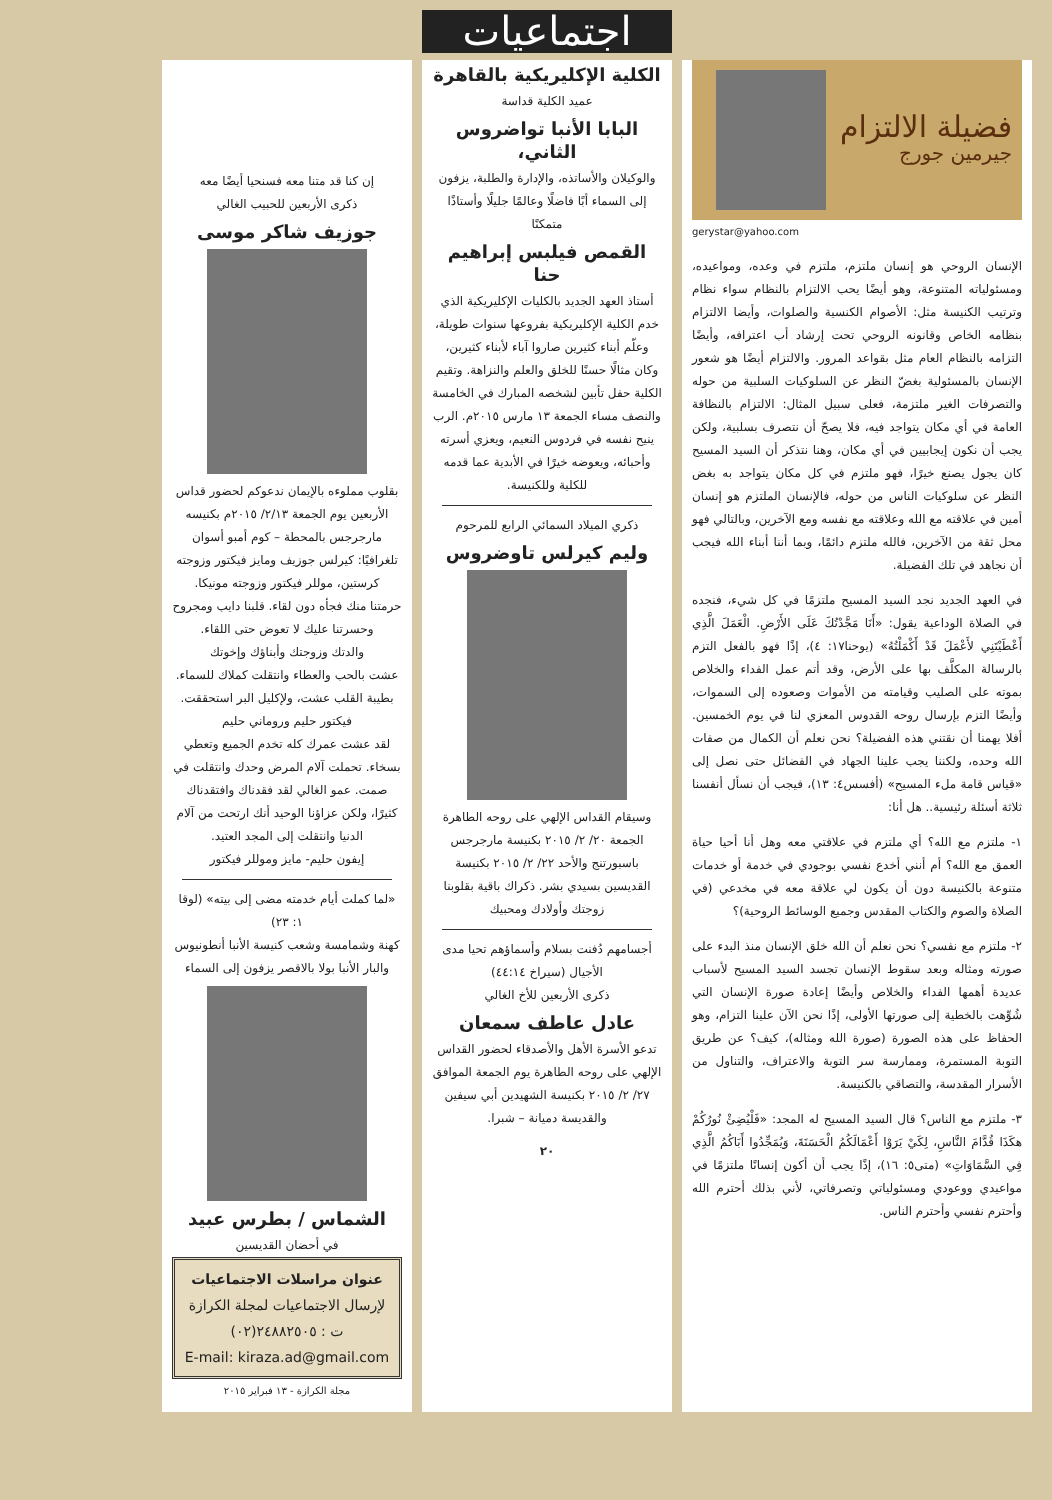فضيلة الالتزام
جيرمين جورج
gerystar@yahoo.com
الإنسان الروحي هو إنسان ملتزم، ملتزم في وعده، ومواعيده، ومسئولياته المتنوعة، وهو أيضًا يحب الالتزام بالنظام سواء نظام وترتيب الكنيسة مثل: الأصوام الكنسية والصلوات، وأيضا الالتزام بنظامه الخاص وقانونه الروحي تحت إرشاد أب اعترافه، وأيضًا التزامه بالنظام العام مثل بقواعد المرور. والالتزام أيضًا هو شعور الإنسان بالمسئولية بغضّ النظر عن السلوكيات السلبية من حوله والتصرفات الغير ملتزمة، فعلى سبيل المثال: الالتزام بالنظافة العامة في أي مكان يتواجد فيه، فلا يصحّ أن نتصرف بسلبية، ولكن يجب أن نكون إيجابيين في أي مكان، وهنا نتذكر أن السيد المسيح كان يجول يصنع خيرًا، فهو ملتزم في كل مكان يتواجد به بغض النظر عن سلوكيات الناس من حوله، فالإنسان الملتزم هو إنسان أمين في علاقته مع الله وعلاقته مع نفسه ومع الآخرين، وبالتالي فهو محل ثقة من الآخرين، فالله ملتزم دائمًا، وبما أننا أبناء الله فيجب أن نجاهد في تلك الفضيلة.
في العهد الجديد نجد السيد المسيح ملتزمًا في كل شيء، فنجده في الصلاة الوداعية يقول: «أَنَا مَجَّدْتُكَ عَلَى الأَرْضِ. الْعَمَلَ الَّذِي أَعْطَيْتَنِي لأَعْمَلَ قَدْ أَكْمَلْتُهُ» (يوحنا١٧: ٤)، إذًا فهو بالفعل التزم بالرسالة المكلَّف بها على الأرض، وقد أتم عمل الفداء والخلاص بموته على الصليب وقيامته من الأموات وصعوده إلى السموات، وأيضًا التزم بإرسال روحه القدوس المعزي لنا في يوم الخمسين. أفلا يهمنا أن نقتني هذه الفضيلة؟ نحن نعلم أن الكمال من صفات الله وحده، ولكننا يجب علينا الجهاد في الفضائل حتى نصل إلى «قياس قامة ملء المسيح» (أفسس٤: ١٣)، فيجب أن نسأل أنفسنا ثلاثة أسئلة رئيسية.. هل أنا:
١- ملتزم مع الله؟ أي ملتزم في علاقتي معه وهل أنا أحيا حياة العمق مع الله؟ أم أنني أخدع نفسي بوجودي في خدمة أو خدمات متنوعة بالكنيسة دون أن يكون لي علاقة معه في مخدعي (في الصلاة والصوم والكتاب المقدس وجميع الوسائط الروحية)؟
٢- ملتزم مع نفسي؟ نحن نعلم أن الله خلق الإنسان منذ البدء على صورته ومثاله وبعد سقوط الإنسان تجسد السيد المسيح لأسباب عديدة أهمها الفداء والخلاص وأيضًا إعادة صورة الإنسان التي شُوِّهت بالخطية إلى صورتها الأولى، إذًا نحن الآن علينا التزام، وهو الحفاظ على هذه الصورة (صورة الله ومثاله)، كيف؟ عن طريق التوبة المستمرة، وممارسة سر التوبة والاعتراف، والتناول من الأسرار المقدسة، والتصاقي بالكنيسة.
٣- ملتزم مع الناس؟ قال السيد المسيح له المجد: «فَلْيُضِئْ نُورُكُمْ هكَذَا قُدَّامَ النَّاسِ، لِكَيْ يَرَوْا أَعْمَالَكُمُ الْحَسَنَةَ، وَيُمَجِّدُوا أَبَاكُمُ الَّذِي فِي السَّمَاوَاتِ» (متى٥: ١٦)، إذًا يجب أن أكون إنسانًا ملتزمًا في مواعيدي ووعودي ومسئولياتي وتصرفاتي، لأني بذلك أحترم الله وأحترم نفسي وأحترم الناس.
اجتماعيات
الكلية الإكليريكية بالقاهرة
عميد الكلية قداسة
البابا الأنبا تواضروس الثاني،
والوكيلان والأساتذه، والإدارة والطلبة، يزفون إلى السماء أبًا فاضلًا وعالمًا جليلًا وأستاذًا متمكنًا
القمص فيلبس إبراهيم حنا
أستاذ العهد الجديد بالكليات الإكليريكية الذي خدم الكلية الإكليريكية بفروعها سنوات طويلة، وعلّم أبناء كثيرين صاروا آباء لأبناء كثيرين، وكان مثالًا حسنًا للخلق والعلم والنزاهة. وتقيم الكلية حفل تأبين لشخصه المبارك في الخامسة والنصف مساء الجمعة ١٣ مارس ٢٠١٥م. الرب ينيح نفسه في فردوس النعيم، ويعزي أسرته وأحبائه، ويعوضه خيرًا في الأبدية عما قدمه للكلية وللكنيسة.
ذكري الميلاد السمائي الرابع للمرحوم
وليم كيرلس تاوضروس
وسيقام القداس الإلهي على روحه الطاهرة الجمعة ٢٠/ ٢/ ٢٠١٥ بكنيسة مارجرجس باسبورتنج والأحد ٢٢/ ٢/ ٢٠١٥ بكنيسة القديسين بسيدي بشر. ذكراك باقية بقلوبنا زوجتك وأولادك ومحبيك
أجسامهم دُفنت بسلام وأسماؤهم تحيا مدى الأجيال (سيراخ ٤٤:١٤)
ذكرى الأربعين للأخ الغالي
عادل عاطف سمعان
تدعو الأسرة الأهل والأصدقاء لحضور القداس الإلهي على روحه الطاهرة يوم الجمعة الموافق ٢٧/ ٢/ ٢٠١٥ بكنيسة الشهيدين أبي سيفين والقديسة دميانة – شبرا.
٢٠
إن كنا قد متنا معه فسنحيا أيضًا معه
ذكرى الأربعين للحبيب الغالي
جوزيف شاكر موسى
بقلوب مملوءه بالإيمان ندعوكم لحضور قداس الأربعين يوم الجمعة ٢/١٣/ ٢٠١٥م بكنيسه مارجرجس بالمحطة – كوم أمبو أسوان
تلغرافيًا: كيرلس جوزيف ومايز فيكتور وزوجته كرستين، موللر فيكتور وزوجته مونيكا.
حرمتنا منك فجأه دون لقاء. قلبنا دايب ومجروح وحسرتنا عليك لا تعوض حتى اللقاء.
والدتك وزوجتك وأبناؤك وإخوتك
عشت بالحب والعطاء وانتقلت كملاك للسماء. بطيبة القلب عشت، ولإكليل البر استحققت.
فيكتور حليم وروماني حليم
لقد عشت عمرك كله تخدم الجميع وتعطي بسخاء. تحملت آلام المرض وحدك وانتقلت في صمت. عمو الغالي لقد فقدناك وافتقدناك كثيرًا، ولكن عزاؤنا الوحيد أنك ارتحت من آلام الدنيا وانتقلت إلى المجد العتيد.
إيفون حليم- مايز وموللر فيكتور
«لما كملت أيام خدمته مضى إلى بيته» (لوقا ١: ٢٣)
كهنة وشمامسة وشعب كنيسة الأنبا أنطونيوس والبار الأنبا بولا بالاقصر يزفون إلى السماء
الشماس / بطرس عبيد
في أحضان القديسين
عنوان مراسلات الاجتماعيات
لإرسال الاجتماعيات لمجلة الكرازة
ت : ٢٤٨٨٢٥٠٥(٠٢)
E-mail: kiraza.ad@gmail.com
مجلة الكرازة - ١٣ فبراير ٢٠١٥